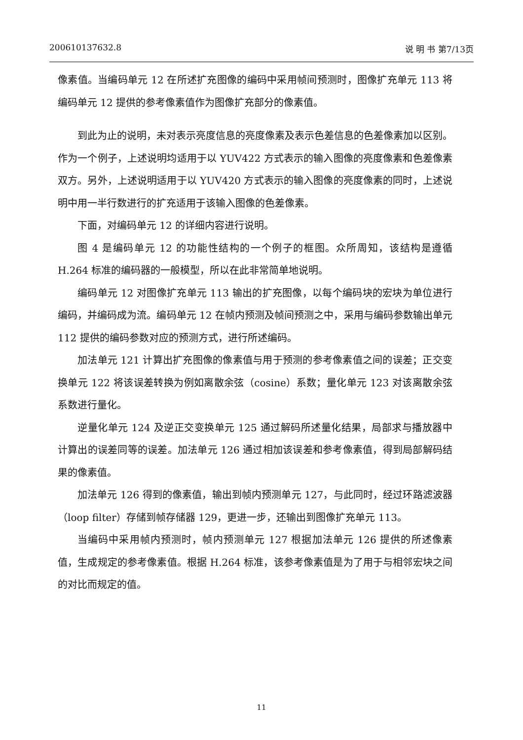200610137632.8 说 明 书 第7/13页
像素值。当编码单元 12 在所述扩充图像的编码中采用帧间预测时，图像扩充单元 113 将编码单元 12 提供的参考像素值作为图像扩充部分的像素值。
到此为止的说明，未对表示亮度信息的亮度像素及表示色差信息的色差像素加以区别。作为一个例子，上述说明均适用于以 YUV422 方式表示的输入图像的亮度像素和色差像素双方。另外，上述说明适用于以 YUV420 方式表示的输入图像的亮度像素的同时，上述说明中用一半行数进行的扩充适用于该输入图像的色差像素。
下面，对编码单元 12 的详细内容进行说明。
图 4 是编码单元 12 的功能性结构的一个例子的框图。众所周知，该结构是遵循 H.264 标准的编码器的一般模型，所以在此非常简单地说明。
编码单元 12 对图像扩充单元 113 输出的扩充图像，以每个编码块的宏块为单位进行编码，并编码成为流。编码单元 12 在帧内预测及帧间预测之中，采用与编码参数输出单元 112 提供的编码参数对应的预测方式，进行所述编码。
加法单元 121 计算出扩充图像的像素值与用于预测的参考像素值之间的误差；正交变换单元 122 将该误差转换为例如离散余弦（cosine）系数；量化单元 123 对该离散余弦系数进行量化。
逆量化单元 124 及逆正交变换单元 125 通过解码所述量化结果，局部求与播放器中计算出的误差同等的误差。加法单元 126 通过相加该误差和参考像素值，得到局部解码结果的像素值。
加法单元 126 得到的像素值，输出到帧内预测单元 127，与此同时，经过环路滤波器（loop filter）存储到帧存储器 129，更进一步，还输出到图像扩充单元 113。
当编码中采用帧内预测时，帧内预测单元 127 根据加法单元 126 提供的所述像素值，生成规定的参考像素值。根据 H.264 标准，该参考像素值是为了用于与相邻宏块之间的对比而规定的值。
11